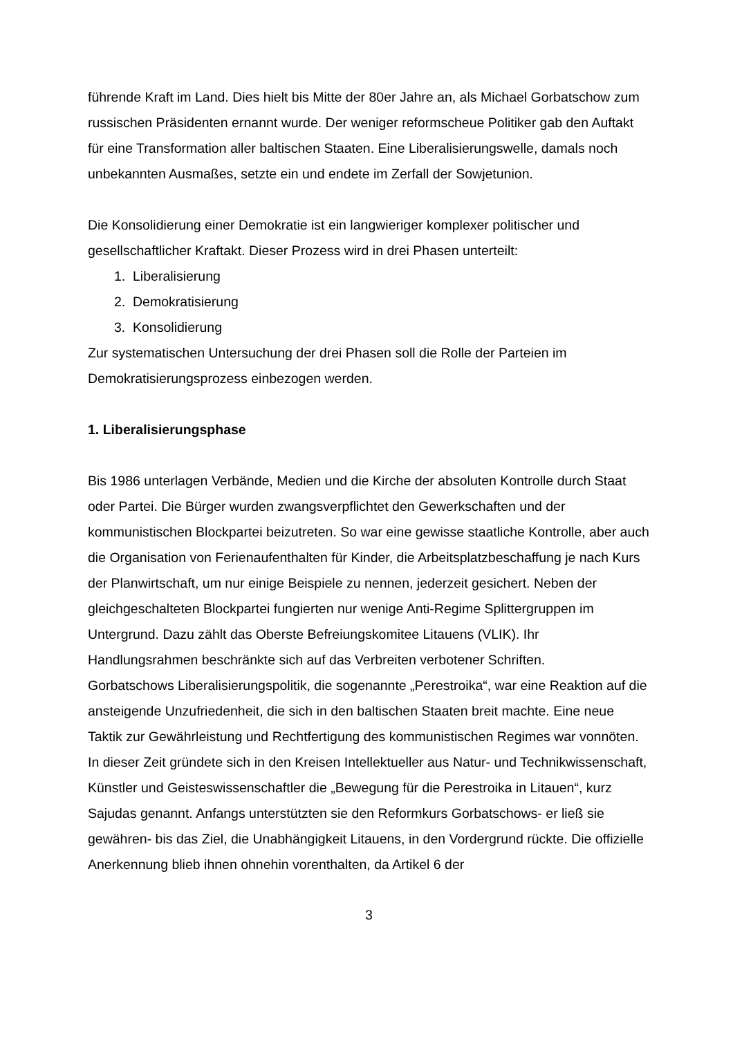führende Kraft im Land. Dies hielt bis Mitte der 80er Jahre an, als Michael Gorbatschow zum russischen Präsidenten ernannt wurde. Der weniger reformscheue Politiker gab den Auftakt für eine Transformation aller baltischen Staaten. Eine Liberalisierungswelle, damals noch unbekannten Ausmaßes, setzte ein und endete im Zerfall der Sowjetunion.
Die Konsolidierung einer Demokratie ist ein langwieriger komplexer politischer und gesellschaftlicher Kraftakt. Dieser Prozess wird in drei Phasen unterteilt:
1. Liberalisierung
2. Demokratisierung
3. Konsolidierung
Zur systematischen Untersuchung der drei Phasen soll die Rolle der Parteien im Demokratisierungsprozess einbezogen werden.
1. Liberalisierungsphase
Bis 1986 unterlagen Verbände, Medien und die Kirche der absoluten Kontrolle durch Staat oder Partei. Die Bürger wurden zwangsverpflichtet den Gewerkschaften und der kommunistischen Blockpartei beizutreten. So war eine gewisse staatliche Kontrolle, aber auch die Organisation von Ferienaufenthalten für Kinder, die Arbeitsplatzbeschaffung je nach Kurs der Planwirtschaft, um nur einige Beispiele zu nennen, jederzeit gesichert. Neben der gleichgeschalteten Blockpartei fungierten nur wenige Anti-Regime Splittergruppen im Untergrund. Dazu zählt das Oberste Befreiungskomitee Litauens (VLIK). Ihr Handlungsrahmen beschränkte sich auf das Verbreiten verbotener Schriften.
Gorbatschows Liberalisierungspolitik, die sogenannte „Perestroika“, war eine Reaktion auf die ansteigende Unzufriedenheit, die sich in den baltischen Staaten breit machte. Eine neue Taktik zur Gewährleistung und Rechtfertigung des kommunistischen Regimes war vonnöten. In dieser Zeit gründete sich in den Kreisen Intellektueller aus Natur- und Technikwissenschaft, Künstler und Geisteswissenschaftler die „Bewegung für die Perestroika in Litauen“, kurz Sajudas genannt. Anfangs unterstützten sie den Reformkurs Gorbatschows- er ließ sie gewähren- bis das Ziel, die Unabhängigkeit Litauens, in den Vordergrund rückte. Die offizielle Anerkennung blieb ihnen ohnehin vorenthalten, da Artikel 6 der
3